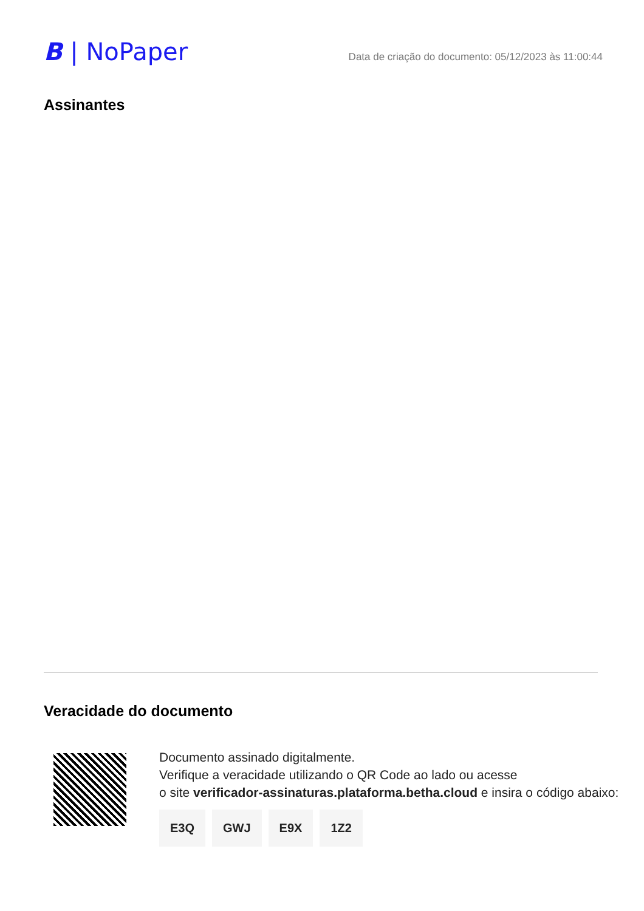B | NoPaper
Data de criação do documento: 05/12/2023 às 11:00:44
Assinantes
Veracidade do documento
Documento assinado digitalmente.
Verifique a veracidade utilizando o QR Code ao lado ou acesse
o site verificador-assinaturas.plataforma.betha.cloud e insira o código abaixo:
E3Q GWJ E9X 1Z2